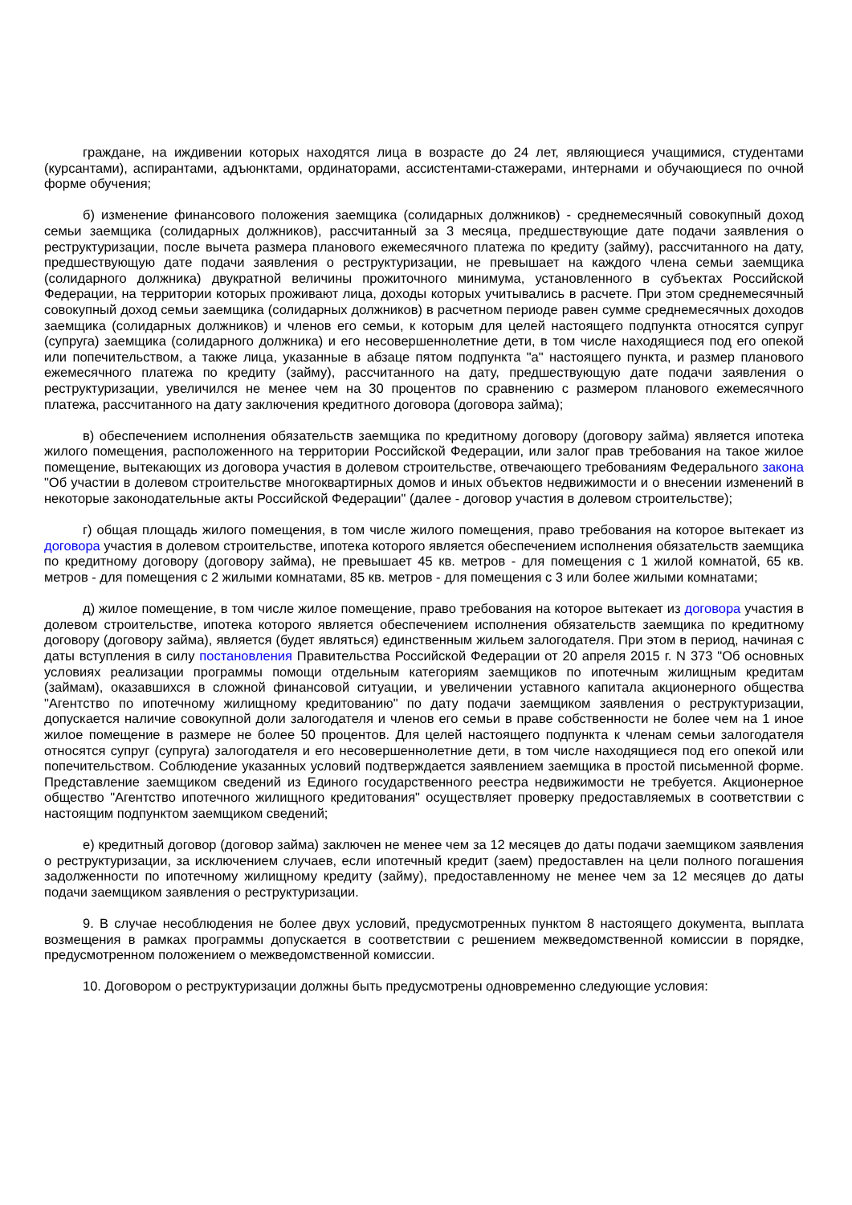граждане, на иждивении которых находятся лица в возрасте до 24 лет, являющиеся учащимися, студентами (курсантами), аспирантами, адъюнктами, ординаторами, ассистентами-стажерами, интернами и обучающиеся по очной форме обучения;
б) изменение финансового положения заемщика (солидарных должников) - среднемесячный совокупный доход семьи заемщика (солидарных должников), рассчитанный за 3 месяца, предшествующие дате подачи заявления о реструктуризации, после вычета размера планового ежемесячного платежа по кредиту (займу), рассчитанного на дату, предшествующую дате подачи заявления о реструктуризации, не превышает на каждого члена семьи заемщика (солидарного должника) двукратной величины прожиточного минимума, установленного в субъектах Российской Федерации, на территории которых проживают лица, доходы которых учитывались в расчете. При этом среднемесячный совокупный доход семьи заемщика (солидарных должников) в расчетном периоде равен сумме среднемесячных доходов заемщика (солидарных должников) и членов его семьи, к которым для целей настоящего подпункта относятся супруг (супруга) заемщика (солидарного должника) и его несовершеннолетние дети, в том числе находящиеся под его опекой или попечительством, а также лица, указанные в абзаце пятом подпункта "а" настоящего пункта, и размер планового ежемесячного платежа по кредиту (займу), рассчитанного на дату, предшествующую дате подачи заявления о реструктуризации, увеличился не менее чем на 30 процентов по сравнению с размером планового ежемесячного платежа, рассчитанного на дату заключения кредитного договора (договора займа);
в) обеспечением исполнения обязательств заемщика по кредитному договору (договору займа) является ипотека жилого помещения, расположенного на территории Российской Федерации, или залог прав требования на такое жилое помещение, вытекающих из договора участия в долевом строительстве, отвечающего требованиям Федерального закона "Об участии в долевом строительстве многоквартирных домов и иных объектов недвижимости и о внесении изменений в некоторые законодательные акты Российской Федерации" (далее - договор участия в долевом строительстве);
г) общая площадь жилого помещения, в том числе жилого помещения, право требования на которое вытекает из договора участия в долевом строительстве, ипотека которого является обеспечением исполнения обязательств заемщика по кредитному договору (договору займа), не превышает 45 кв. метров - для помещения с 1 жилой комнатой, 65 кв. метров - для помещения с 2 жилыми комнатами, 85 кв. метров - для помещения с 3 или более жилыми комнатами;
д) жилое помещение, в том числе жилое помещение, право требования на которое вытекает из договора участия в долевом строительстве, ипотека которого является обеспечением исполнения обязательств заемщика по кредитному договору (договору займа), является (будет являться) единственным жильем залогодателя. При этом в период, начиная с даты вступления в силу постановления Правительства Российской Федерации от 20 апреля 2015 г. N 373 "Об основных условиях реализации программы помощи отдельным категориям заемщиков по ипотечным жилищным кредитам (займам), оказавшихся в сложной финансовой ситуации, и увеличении уставного капитала акционерного общества "Агентство по ипотечному жилищному кредитованию" по дату подачи заемщиком заявления о реструктуризации, допускается наличие совокупной доли залогодателя и членов его семьи в праве собственности не более чем на 1 иное жилое помещение в размере не более 50 процентов. Для целей настоящего подпункта к членам семьи залогодателя относятся супруг (супруга) залогодателя и его несовершеннолетние дети, в том числе находящиеся под его опекой или попечительством. Соблюдение указанных условий подтверждается заявлением заемщика в простой письменной форме. Представление заемщиком сведений из Единого государственного реестра недвижимости не требуется. Акционерное общество "Агентство ипотечного жилищного кредитования" осуществляет проверку предоставляемых в соответствии с настоящим подпунктом заемщиком сведений;
е) кредитный договор (договор займа) заключен не менее чем за 12 месяцев до даты подачи заемщиком заявления о реструктуризации, за исключением случаев, если ипотечный кредит (заем) предоставлен на цели полного погашения задолженности по ипотечному жилищному кредиту (займу), предоставленному не менее чем за 12 месяцев до даты подачи заемщиком заявления о реструктуризации.
9. В случае несоблюдения не более двух условий, предусмотренных пунктом 8 настоящего документа, выплата возмещения в рамках программы допускается в соответствии с решением межведомственной комиссии в порядке, предусмотренном положением о межведомственной комиссии.
10. Договором о реструктуризации должны быть предусмотрены одновременно следующие условия: